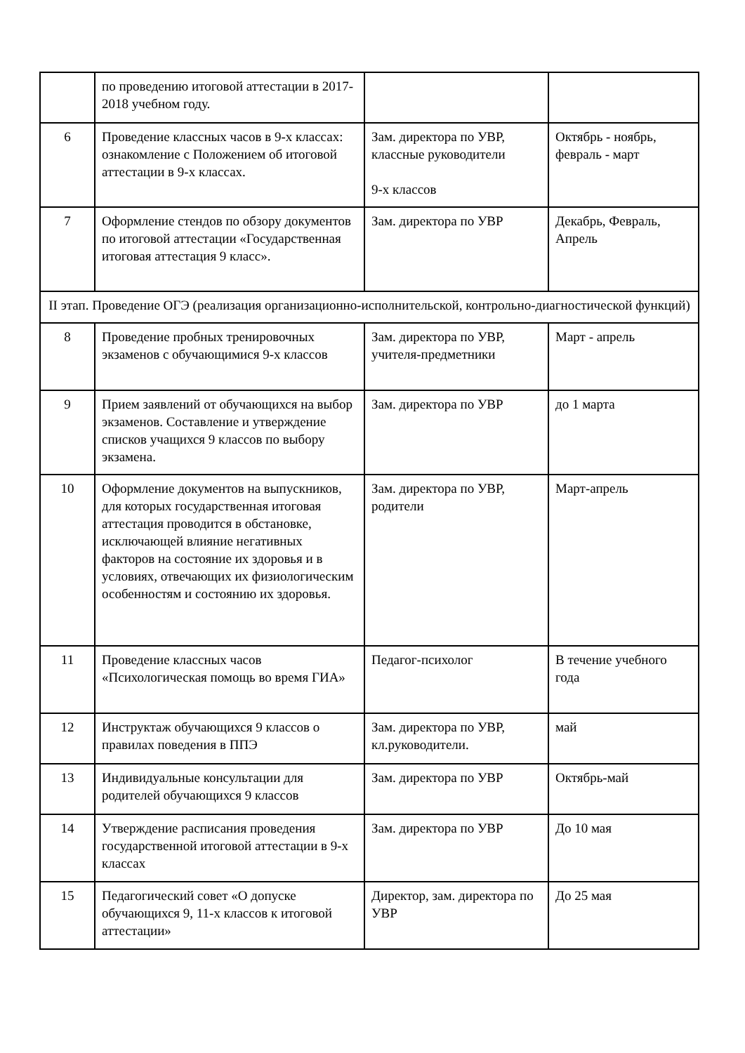| | по проведению итоговой аттестации в 2017-2018 учебном году. | | |
| 6 | Проведение классных часов в 9-х классах: ознакомление с Положением об итоговой аттестации в 9-х классах. | Зам. директора по УВР, классные руководители 9-х классов | Октябрь - ноябрь, февраль - март |
| 7 | Оформление стендов по обзору документов по итоговой аттестации «Государственная итоговая аттестация 9 класс». | Зам. директора по УВР | Декабрь, Февраль, Апрель |
| II этап. Проведение ОГЭ (реализация организационно-исполнительской, контрольно-диагностической функций) | | | |
| 8 | Проведение пробных тренировочных экзаменов с обучающимися 9-х классов | Зам. директора по УВР, учителя-предметники | Март - апрель |
| 9 | Прием заявлений от обучающихся на выбор экзаменов. Составление и утверждение списков учащихся 9 классов по выбору экзамена. | Зам. директора по УВР | до 1 марта |
| 10 | Оформление документов на выпускников, для которых государственная итоговая аттестация проводится в обстановке, исключающей влияние негативных факторов на состояние их здоровья и в условиях, отвечающих их физиологическим особенностям и состоянию их здоровья. | Зам. директора по УВР, родители | Март-апрель |
| 11 | Проведение классных часов «Психологическая помощь во время ГИА» | Педагог-психолог | В течение учебного года |
| 12 | Инструктаж обучающихся 9 классов о правилах поведения в ППЭ | Зам. директора по УВР, кл.руководители. | май |
| 13 | Индивидуальные консультации для родителей обучающихся 9 классов | Зам. директора по УВР | Октябрь-май |
| 14 | Утверждение расписания проведения государственной итоговой аттестации в 9-х классах | Зам. директора по УВР | До 10 мая |
| 15 | Педагогический совет «О допуске обучающихся 9, 11-х классов к итоговой аттестации» | Директор, зам. директора по УВР | До 25 мая |